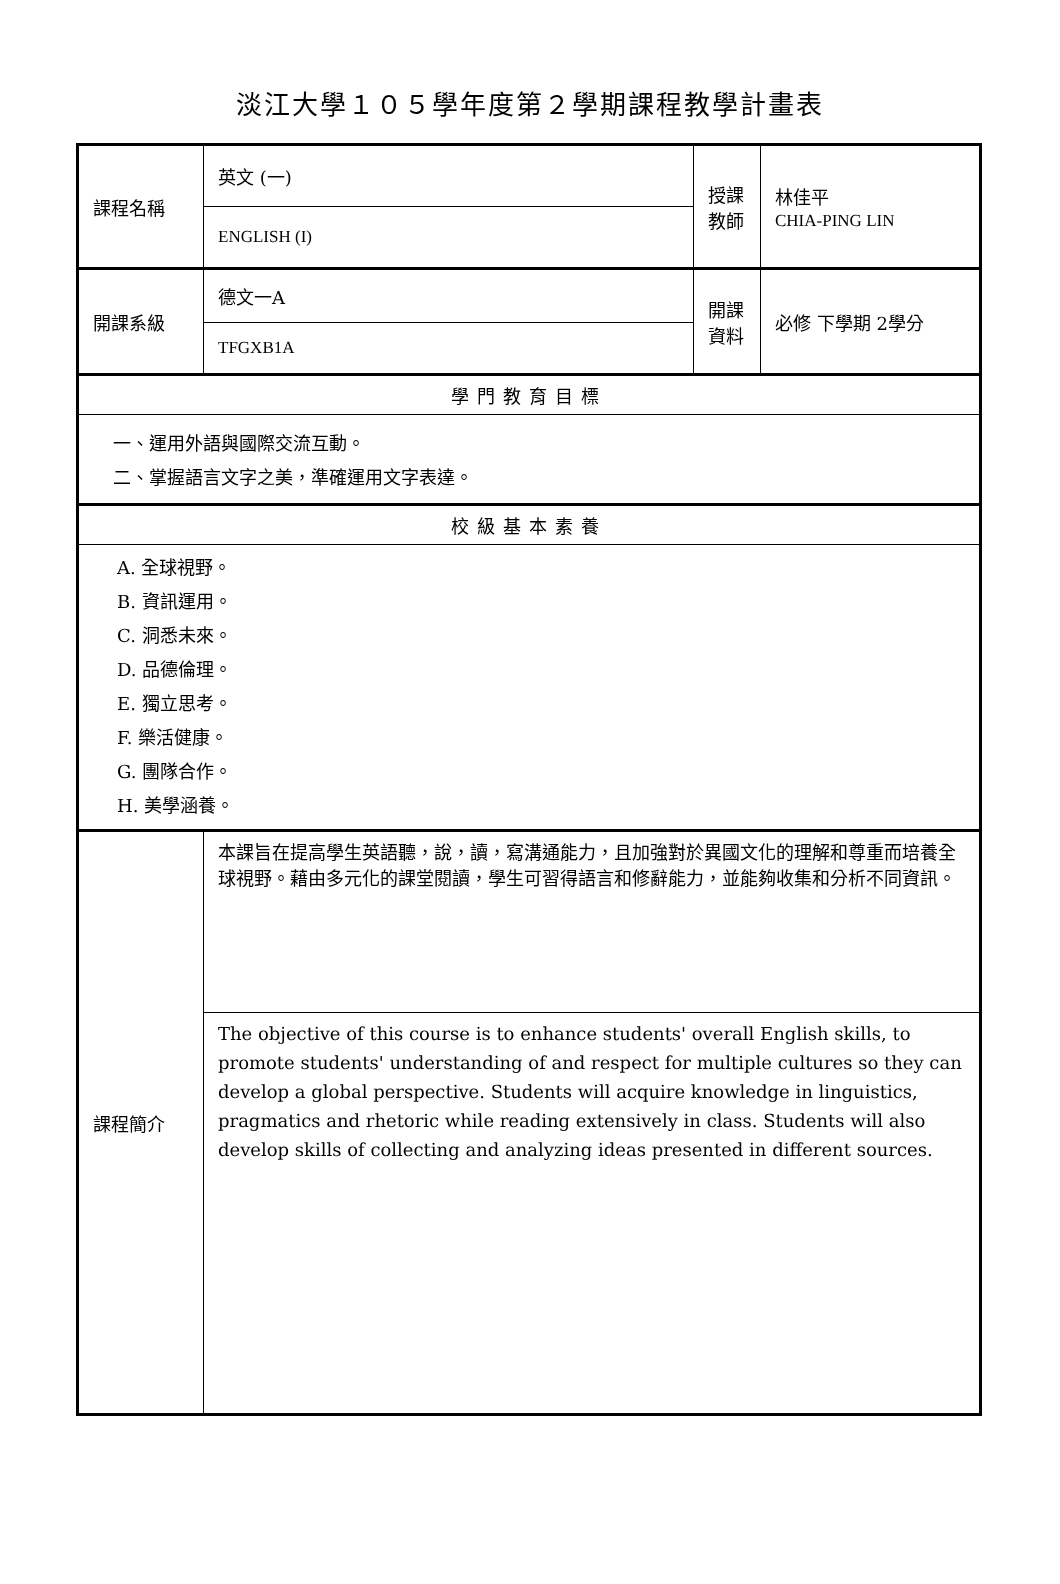淡江大學１０５學年度第２學期課程教學計畫表
| 課程名稱 | 英文 (一) | 授課 教師 | 林佳平 CHIA-PING LIN |
| | ENGLISH (I) | | |
| 開課系級 | 德文一A | 開課 資料 | 必修 下學期 2學分 |
| | TFGXB1A | | |
| 學門教育目標 | | | |
| 一、運用外語與國際交流互動。 二、掌握語言文字之美，準確運用文字表達。 | | | |
| 校級基本素養 | | | |
| A. 全球視野。 B. 資訊運用。 C. 洞悉未來。 D. 品德倫理。 E. 獨立思考。 F. 樂活健康。 G. 團隊合作。 H. 美學涵養。 | | | |
| 課程簡介 | 本課旨在提高學生英語聽，說，讀，寫溝通能力，且加強對於異國文化的理解和尊重而培養全球視野。藉由多元化的課堂閱讀，學生可習得語言和修辭能力，並能夠收集和分析不同資訊。 | | |
| | The objective of this course is to enhance students' overall English skills, to promote students' understanding of and respect for multiple cultures so they can develop a global perspective. Students will acquire knowledge in linguistics, pragmatics and rhetoric while reading extensively in class. Students will also develop skills of collecting and analyzing ideas presented in different sources. | | |